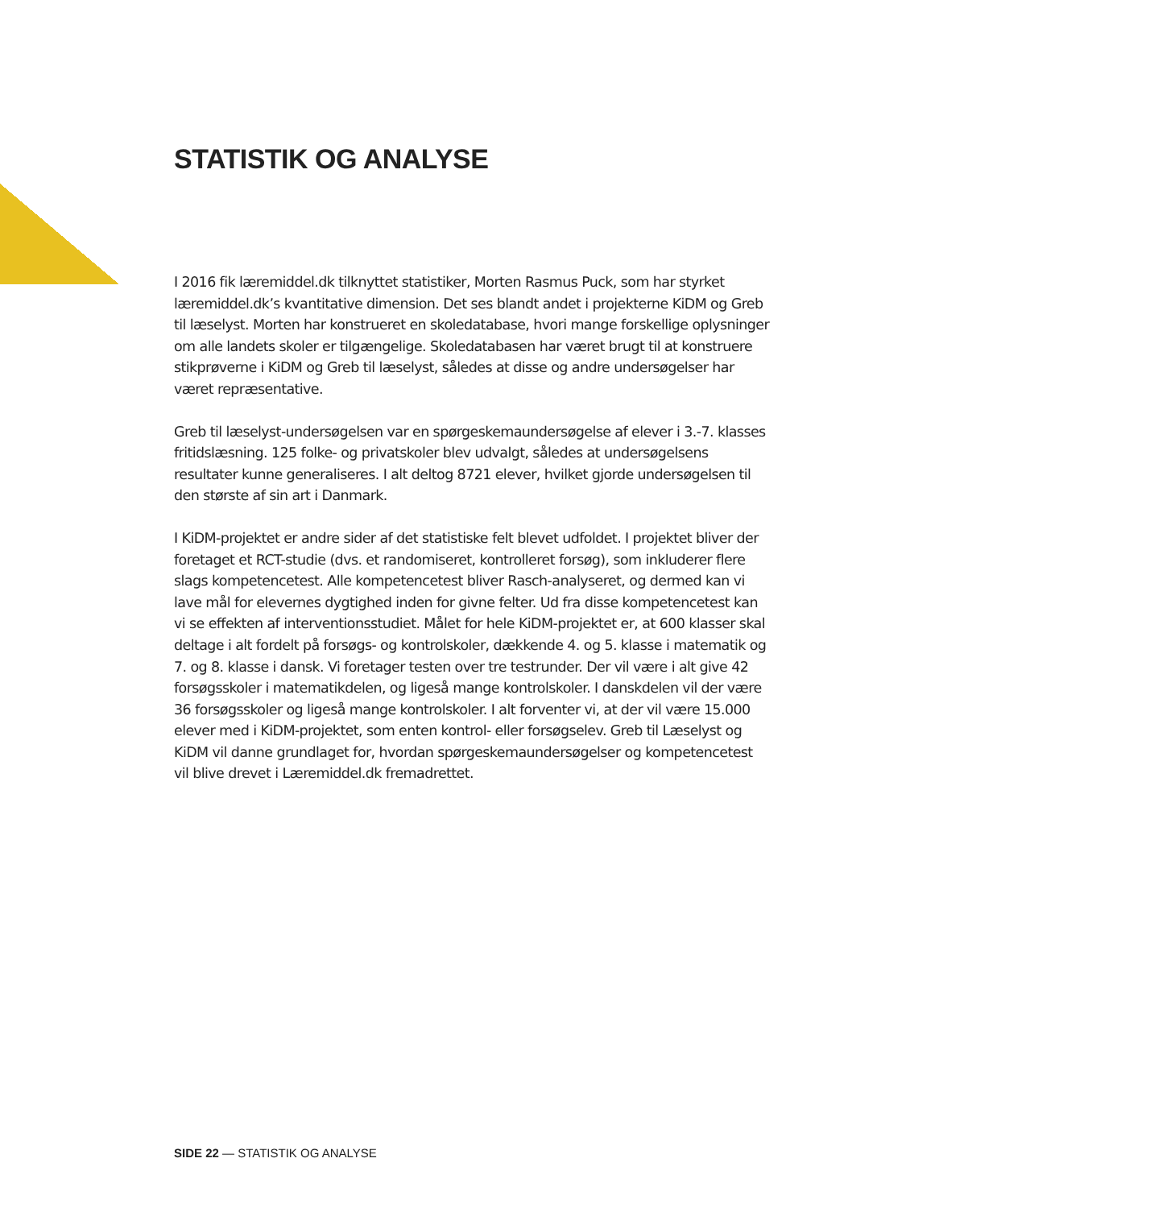STATISTIK OG ANALYSE
I 2016 fik læremiddel.dk tilknyttet statistiker, Morten Rasmus Puck, som har styrket læremiddel.dk’s kvantitative dimension. Det ses blandt andet i projekterne KiDM og Greb til læselyst. Morten har konstrueret en skoledatabase, hvori mange forskellige oplysninger om alle landets skoler er tilgængelige. Skoledatabasen har været brugt til at konstruere stikprøverne i KiDM og Greb til læselyst, således at disse og andre undersøgelser har været repræsentative.
Greb til læselyst-undersøgelsen var en spørgeskemaundersøgelse af elever i 3.-7. klasses fritidslæsning. 125 folke- og privatskoler blev udvalgt, således at undersøgelsens resultater kunne generaliseres. I alt deltog 8721 elever, hvilket gjorde undersøgelsen til den største af sin art i Danmark.
I KiDM-projektet er andre sider af det statistiske felt blevet udfoldet. I projektet bliver der foretaget et RCT-studie (dvs. et randomiseret, kontrolleret forsøg), som inkluderer flere slags kompetencetest. Alle kompetencetest bliver Rasch-analyseret, og dermed kan vi lave mål for elevernes dygtighed inden for givne felter. Ud fra disse kompetencetest kan vi se effekten af interventionsstudiet. Målet for hele KiDM-projektet er, at 600 klasser skal deltage i alt fordelt på forsøgs- og kontrolskoler, dækkende 4. og 5. klasse i matematik og 7. og 8. klasse i dansk. Vi foretager testen over tre testrunder. Der vil være i alt give 42 forsøgsskoler i matematikdelen, og ligeså mange kontrolskoler. I danskdelen vil der være 36 forsøgsskoler og ligeså mange kontrolskoler. I alt forventer vi, at der vil være 15.000 elever med i KiDM-projektet, som enten kontrol- eller forsøgselev. Greb til Læselyst og KiDM vil danne grundlaget for, hvordan spørgeskemaundersøgelser og kompetencetest vil blive drevet i Læremiddel.dk fremadrettet.
SIDE 22 — STATISTIK OG ANALYSE